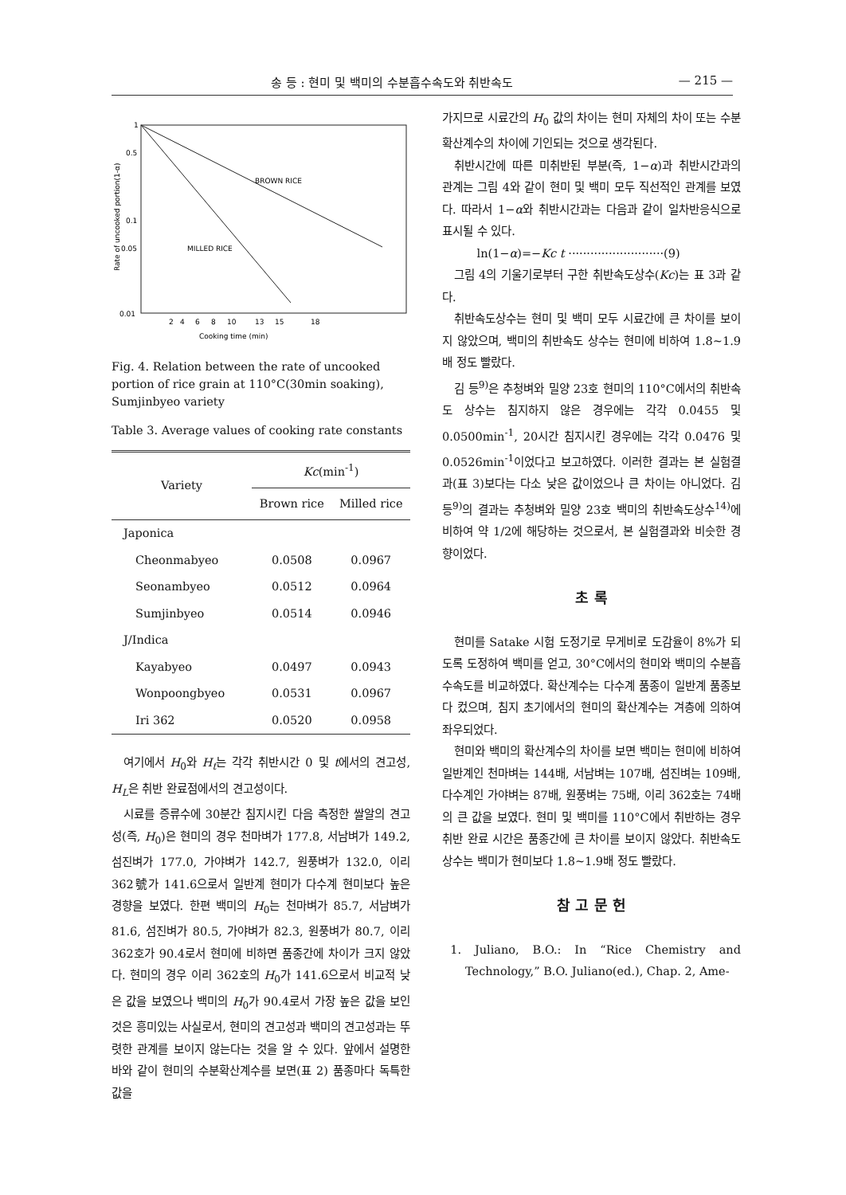송 등 : 현미 및 백미의 수분흡수속도와 취반속도 — 215 —
Rate of uncooked portion(1-α)
1
0.5
0.1
0.05
0.01
BROWN RICE
MILLED RICE
2
4
6
8
10
13
15
18
Cooking time (min)
Fig. 4. Relation between the rate of uncooked portion of rice grain at 110°C(30min soaking), Sumjinbyeo variety
Table 3. Average values of cooking rate constants
| Variety | Kc (min<sup>-1</sup>) | |
| --- | --- | --- |
| | Brown rice | Milled rice |
| Japonica | | |
| Cheonmabyeo | 0.0508 | 0.0967 |
| Seonambyeo | 0.0512 | 0.0964 |
| Sumjinbyeo | 0.0514 | 0.0946 |
| J/Indica | | |
| Kayabyeo | 0.0497 | 0.0943 |
| Wonpoongbyeo | 0.0531 | 0.0967 |
| Iri 362 | 0.0520 | 0.0958 |
여기에서 H<sub>0</sub>와 H<sub>t</sub>는 각각 취반시간 0 및 t에서의 견고성, H<sub>L</sub>은 취반 완료점에서의 견고성이다.
시료를 증류수에 30분간 침지시킨 다음 측정한 쌀알의 견고성(즉, H<sub>0</sub>)은 현미의 경우 천마벼가 177.8, 서남벼가 149.2, 섬진벼가 177.0, 가야벼가 142.7, 원풍벼가 132.0, 이리 362號가 141.6으로서 일반계 현미가 다수계 현미보다 높은 경향을 보였다. 한편 백미의 H<sub>0</sub>는 천마벼가 85.7, 서남벼가 81.6, 섬진벼가 80.5, 가야벼가 82.3, 원풍벼가 80.7, 이리 362호가 90.4로서 현미에 비하면 품종간에 차이가 크지 않았다. 현미의 경우 이리 362호의 H<sub>0</sub>가 141.6으로서 비교적 낮은 값을 보였으나 백미의 H<sub>0</sub>가 90.4로서 가장 높은 값을 보인 것은 흥미있는 사실로서, 현미의 견고성과 백미의 견고성과는 뚜렷한 관계를 보이지 않는다는 것을 알 수 있다. 앞에서 설명한 바와 같이 현미의 수분확산계수를 보면(표 2) 품종마다 독특한 값을
가지므로 시료간의 H<sub>0</sub> 값의 차이는 현미 자체의 차이 또는 수분확산계수의 차이에 기인되는 것으로 생각된다.
취반시간에 따른 미취반된 부분(즉, 1−α)과 취반시간과의 관계는 그림 4와 같이 현미 및 백미 모두 직선적인 관계를 보였다. 따라서 1−α와 취반시간과는 다음과 같이 일차반응식으로 표시될 수 있다.
ln(1−α)=−Kc t ··························(9)
그림 4의 기울기로부터 구한 취반속도상수(Kc)는 표 3과 같다.
취반속도상수는 현미 및 백미 모두 시료간에 큰 차이를 보이지 않았으며, 백미의 취반속도 상수는 현미에 비하여 1.8∼1.9배 정도 빨랐다.
김 등<sup>9)</sup>은 추청벼와 밀양 23호 현미의 110°C에서의 취반속도 상수는 침지하지 않은 경우에는 각각 0.0455 및 0.0500min<sup>-1</sup>, 20시간 침지시킨 경우에는 각각 0.0476 및 0.0526min<sup>-1</sup>이었다고 보고하였다. 이러한 결과는 본 실험결과(표 3)보다는 다소 낮은 값이었으나 큰 차이는 아니었다. 김 등<sup>9)</sup>의 결과는 추청벼와 밀양 23호 백미의 취반속도상수<sup>14)</sup>에 비하여 약 1/2에 해당하는 것으로서, 본 실험결과와 비슷한 경향이었다.
초 록
현미를 Satake 시험 도정기로 무게비로 도감율이 8%가 되도록 도정하여 백미를 얻고, 30°C에서의 현미와 백미의 수분흡수속도를 비교하였다. 확산계수는 다수계 품종이 일반계 품종보다 컸으며, 침지 초기에서의 현미의 확산계수는 겨층에 의하여 좌우되었다.
현미와 백미의 확산계수의 차이를 보면 백미는 현미에 비하여 일반계인 천마벼는 144배, 서남벼는 107배, 섬진벼는 109배, 다수계인 가야벼는 87배, 원풍벼는 75배, 이리 362호는 74배의 큰 값을 보였다. 현미 및 백미를 110°C에서 취반하는 경우 취반 완료 시간은 품종간에 큰 차이를 보이지 않았다. 취반속도 상수는 백미가 현미보다 1.8∼1.9배 정도 빨랐다.
참 고 문 헌
1. Juliano, B.O.: In “Rice Chemistry and Technology,” B.O. Juliano(ed.), Chap. 2, Ame-